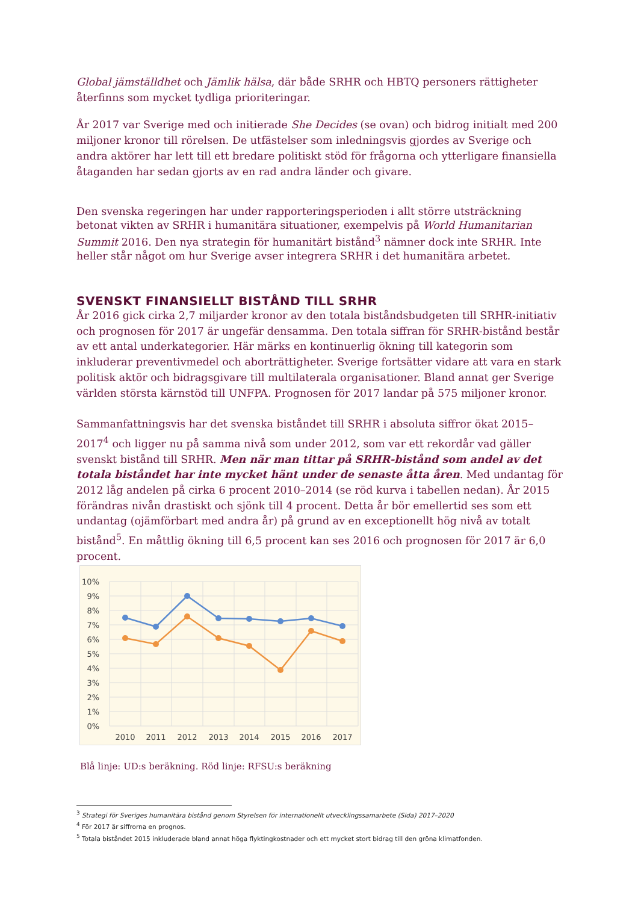Global jämställdhet och Jämlik hälsa, där både SRHR och HBTQ personers rättigheter återfinns som mycket tydliga prioriteringar.
År 2017 var Sverige med och initierade She Decides (se ovan) och bidrog initialt med 200 miljoner kronor till rörelsen. De utfästelser som inledningsvis gjordes av Sverige och andra aktörer har lett till ett bredare politiskt stöd för frågorna och ytterligare finansiella åtaganden har sedan gjorts av en rad andra länder och givare.
Den svenska regeringen har under rapporteringsperioden i allt större utsträckning betonat vikten av SRHR i humanitära situationer, exempelvis på World Humanitarian Summit 2016. Den nya strategin för humanitärt bistånd<sup>3</sup> nämner dock inte SRHR. Inte heller står något om hur Sverige avser integrera SRHR i det humanitära arbetet.
SVENSKT FINANSIELLT BISTÅND TILL SRHR
År 2016 gick cirka 2,7 miljarder kronor av den totala biståndsbudgeten till SRHR-initiativ och prognosen för 2017 är ungefär densamma. Den totala siffran för SRHR-bistånd består av ett antal underkategorier. Här märks en kontinuerlig ökning till kategorin som inkluderar preventivmedel och aborträttigheter. Sverige fortsätter vidare att vara en stark politisk aktör och bidragsgivare till multilaterala organisationer. Bland annat ger Sverige världen största kärnstöd till UNFPA. Prognosen för 2017 landar på 575 miljoner kronor.
Sammanfattningsvis har det svenska biståndet till SRHR i absoluta siffror ökat 2015–2017<sup>4</sup> och ligger nu på samma nivå som under 2012, som var ett rekordår vad gäller svenskt bistånd till SRHR. Men när man tittar på SRHR-bistånd som andel av det totala biståndet har inte mycket hänt under de senaste åtta åren. Med undantag för 2012 låg andelen på cirka 6 procent 2010–2014 (se röd kurva i tabellen nedan). År 2015 förändras nivån drastiskt och sjönk till 4 procent. Detta år bör emellertid ses som ett undantag (ojämförbart med andra år) på grund av en exceptionellt hög nivå av totalt bistånd<sup>5</sup>. En måttlig ökning till 6,5 procent kan ses 2016 och prognosen för 2017 är 6,0 procent.
10%
9%
8%
7%
6%
5%
4%
3%
2%
1%
0%
2010
2011
2012
2013
2014
2015
2016
2017
Blå linje: UD:s beräkning. Röd linje: RFSU:s beräkning
<sup>3</sup> Strategi för Sveriges humanitära bistånd genom Styrelsen för internationellt utvecklingssamarbete (Sida) 2017–2020
<sup>4</sup> För 2017 är siffrorna en prognos.
<sup>5</sup> Totala biståndet 2015 inkluderade bland annat höga flyktingkostnader och ett mycket stort bidrag till den gröna klimatfonden.